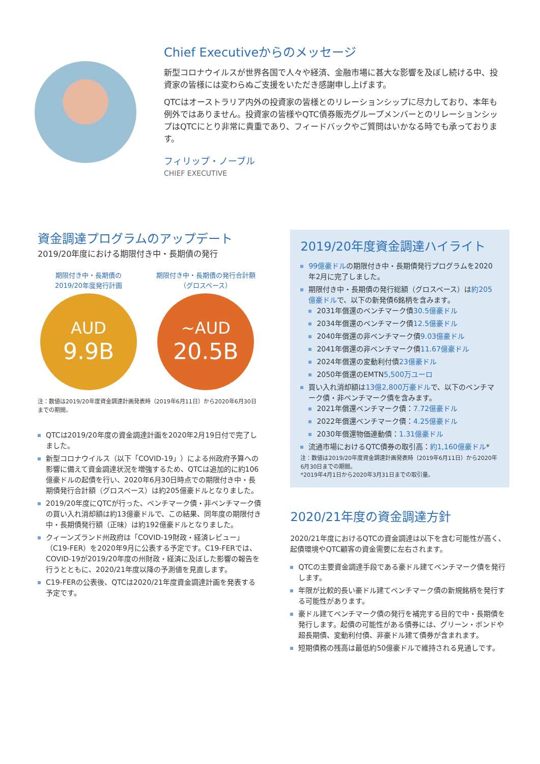Chief Executiveからのメッセージ
新型コロナウイルスが世界各国で人々や経済、金融市場に甚大な影響を及ぼし続ける中、投資家の皆様には変わらぬご支援をいただき感謝申し上げます。
QTCはオーストラリア内外の投資家の皆様とのリレーションシップに尽力しており、本年も例外ではありません。投資家の皆様やQTC債券販売グループメンバーとのリレーションシップはQTCにとり非常に貴重であり、フィードバックやご質問はいかなる時でも承っております。
フィリップ・ノーブル
CHIEF EXECUTIVE
資金調達プログラムのアップデート
2019/20年度における期限付き中・長期債の発行
期限付き中・長期債の
2019/20年度発行計画
AUD
9.9B
期限付き中・長期債の発行合計額
（グロスベース）
~AUD
20.5B
注：数値は2019/20年度資金調達計画発表時（2019年6月11日）から2020年6月30日までの期間。
QTCは2019/20年度の資金調達計画を2020年2月19日付で完了しました。
新型コロナウイルス（以下「COVID-19」）による州政府予算への影響に備えて資金調達状況を増強するため、QTCは追加的に約106億豪ドルの起債を行い、2020年6月30日時点での期限付き中・長期債発行合計額（グロスベース）は約205億豪ドルとなりました。
2019/20年度にQTCが行った、ベンチマーク債・非ベンチマーク債の買い入れ消却額は約13億豪ドルで、この結果、同年度の期限付き中・長期債発行額（正味）は約192億豪ドルとなりました。
クィーンズランド州政府は「COVID-19財政・経済レビュー」（C19-FER）を2020年9月に公表する予定です。C19-FERでは、COVID-19が2019/20年度の州財政・経済に及ぼした影響の報告を行うとともに、2020/21年度以降の予測値を見直します。
C19-FERの公表後、QTCは2020/21年度資金調達計画を発表する予定です。
2019/20年度資金調達ハイライト
99億豪ドルの期限付き中・長期債発行プログラムを2020年2月に完了しました。
期限付き中・長期債の発行総額（グロスベース）は約205億豪ドルで、以下の新発債6銘柄を含みます。
2031年償還のベンチマーク債30.5億豪ドル
2034年償還のベンチマーク債12.5億豪ドル
2040年償還の非ベンチマーク債9.03億豪ドル
2041年償還の非ベンチマーク債11.67億豪ドル
2024年償還の変動利付債23億豪ドル
2050年償還のEMTN5,500万ユーロ
買い入れ消却額は13億2,800万豪ドルで、以下のベンチマーク債・非ベンチマーク債を含みます。
2021年償還ベンチマーク債：7.72億豪ドル
2022年償還ベンチマーク債：4.25億豪ドル
2030年償還物価連動債：1.31億豪ドル
流通市場におけるQTC債券の取引高：約1,160億豪ドル*
注：数値は2019/20年度資金調達計画発表時（2019年6月11日）から2020年6月30日までの期間。
*2019年4月1日から2020年3月31日までの取引量。
2020/21年度の資金調達方針
2020/21年度におけるQTCの資金調達は以下を含む可能性が高く、起債環境やQTC顧客の資金需要に左右されます。
QTCの主要資金調達手段である豪ドル建てベンチマーク債を発行します。
年限が比較的長い豪ドル建てベンチマーク債の新規銘柄を発行する可能性があります。
豪ドル建てベンチマーク債の発行を補完する目的で中・長期債を発行します。起債の可能性がある債券には、グリーン・ボンドや超長期債、変動利付債、非豪ドル建て債券が含まれます。
短期債務の残高は最低約50億豪ドルで維持される見通しです。